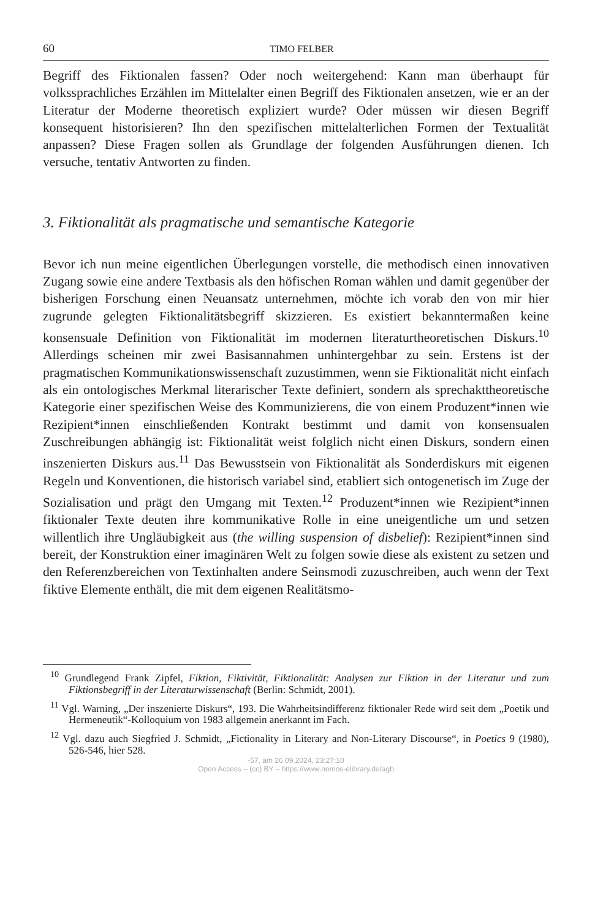60 TIMO FELBER
Begriff des Fiktionalen fassen? Oder noch weitergehend: Kann man überhaupt für volkssprachliches Erzählen im Mittelalter einen Begriff des Fiktionalen ansetzen, wie er an der Literatur der Moderne theoretisch expliziert wurde? Oder müssen wir diesen Begriff konsequent historisieren? Ihn den spezifischen mittelalterlichen Formen der Textualität anpassen? Diese Fragen sollen als Grundlage der folgenden Ausführungen dienen. Ich versuche, tentativ Antworten zu finden.
3. Fiktionalität als pragmatische und semantische Kategorie
Bevor ich nun meine eigentlichen Überlegungen vorstelle, die methodisch einen innovativen Zugang sowie eine andere Textbasis als den höfischen Roman wählen und damit gegenüber der bisherigen Forschung einen Neuansatz unternehmen, möchte ich vorab den von mir hier zugrunde gelegten Fiktionalitätsbegriff skizzieren. Es existiert bekanntermaßen keine konsensuale Definition von Fiktionalität im modernen literaturtheoretischen Diskurs.<sup>10</sup> Allerdings scheinen mir zwei Basisannahmen unhintergehbar zu sein. Erstens ist der pragmatischen Kommunikationswissenschaft zuzustimmen, wenn sie Fiktionalität nicht einfach als ein ontologisches Merkmal literarischer Texte definiert, sondern als sprechakttheoretische Kategorie einer spezifischen Weise des Kommunizierens, die von einem Produzent*innen wie Rezipient*innen einschließenden Kontrakt bestimmt und damit von konsensualen Zuschreibungen abhängig ist: Fiktionalität weist folglich nicht einen Diskurs, sondern einen inszenierten Diskurs aus.<sup>11</sup> Das Bewusstsein von Fiktionalität als Sonderdiskurs mit eigenen Regeln und Konventionen, die historisch variabel sind, etabliert sich ontogenetisch im Zuge der Sozialisation und prägt den Umgang mit Texten.<sup>12</sup> Produzent*innen wie Rezipient*innen fiktionaler Texte deuten ihre kommunikative Rolle in eine uneigentliche um und setzen willentlich ihre Ungläubigkeit aus (the willing suspension of disbelief): Rezipient*innen sind bereit, der Konstruktion einer imaginären Welt zu folgen sowie diese als existent zu setzen und den Referenzbereichen von Textinhalten andere Seinsmodi zuzuschreiben, auch wenn der Text fiktive Elemente enthält, die mit dem eigenen Realitätsmo-
<sup>10</sup> Grundlegend Frank Zipfel, Fiktion, Fiktivität, Fiktionalität: Analysen zur Fiktion in der Literatur und zum Fiktionsbegriff in der Literaturwissenschaft (Berlin: Schmidt, 2001).
<sup>11</sup> Vgl. Warning, „Der inszenierte Diskurs“, 193. Die Wahrheitsindifferenz fiktionaler Rede wird seit dem „Poetik und Hermeneutik“-Kolloquium von 1983 allgemein anerkannt im Fach.
<sup>12</sup> Vgl. dazu auch Siegfried J. Schmidt, „Fictionality in Literary and Non-Literary Discourse“, in Poetics 9 (1980), 526-546, hier 528.
-57, am 26.09.2024, 23:27:10
Open Access – (cc) BY – https://www.nomos-elibrary.de/agb